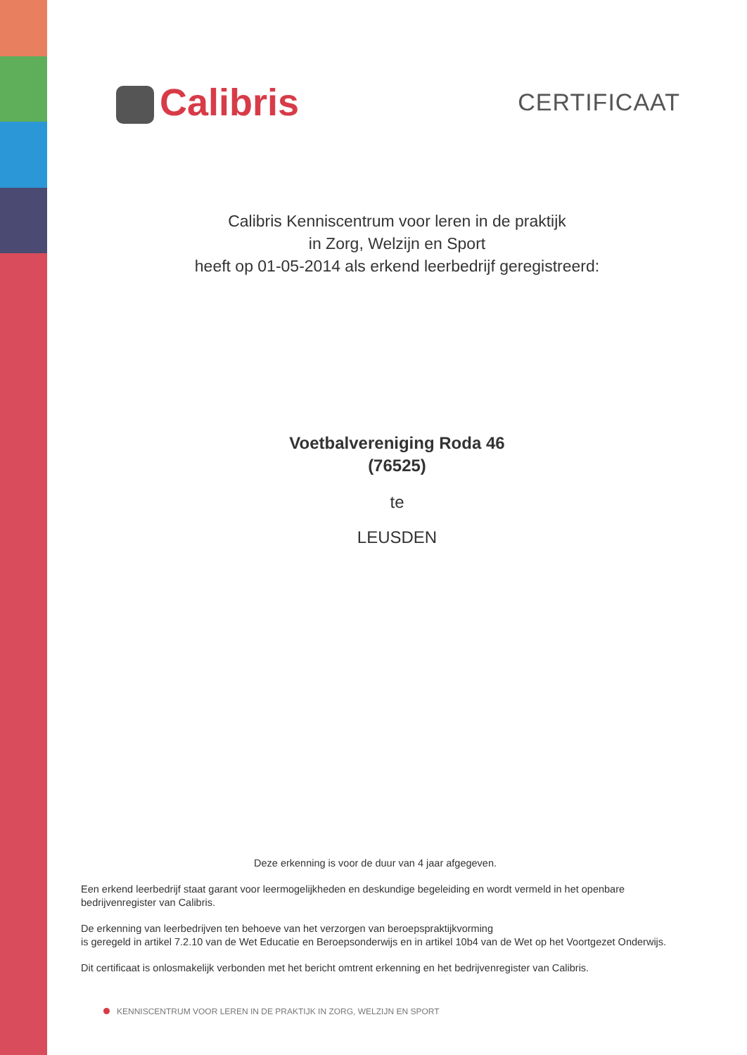Calibris
CERTIFICAAT
Calibris Kenniscentrum voor leren in de praktijk
in Zorg, Welzijn en Sport
heeft op 01-05-2014 als erkend leerbedrijf geregistreerd:
Voetbalvereniging Roda 46
(76525)
te
LEUSDEN
Deze erkenning is voor de duur van 4 jaar afgegeven.
Een erkend leerbedrijf staat garant voor leermogelijkheden en deskundige begeleiding en wordt vermeld in het openbare bedrijvenregister van Calibris.
De erkenning van leerbedrijven ten behoeve van het verzorgen van beroepspraktijkvorming
is geregeld in artikel 7.2.10 van de Wet Educatie en Beroepsonderwijs en in artikel 10b4 van de Wet op het Voortgezet Onderwijs.
Dit certificaat is onlosmakelijk verbonden met het bericht omtrent erkenning en het bedrijvenregister van Calibris.
KENNISCENTRUM VOOR LEREN IN DE PRAKTIJK IN ZORG, WELZIJN EN SPORT